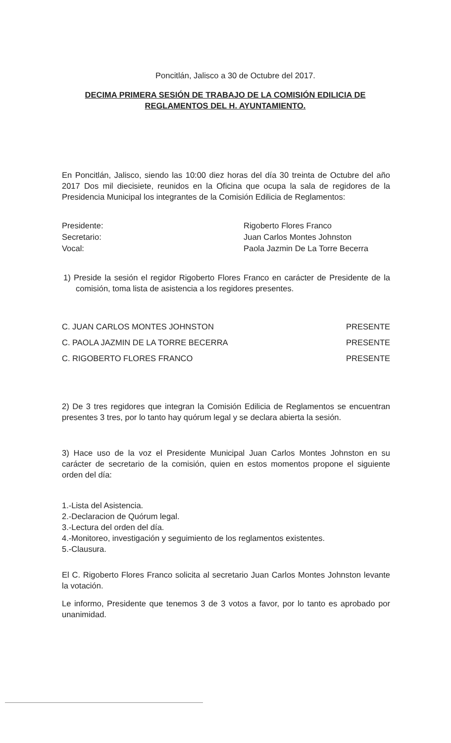Poncitlán, Jalisco a 30 de Octubre del 2017.
DECIMA PRIMERA SESIÓN DE TRABAJO DE LA COMISIÓN EDILICIA DE REGLAMENTOS DEL H. AYUNTAMIENTO.
En Poncitlán, Jalisco, siendo las 10:00 diez horas del día 30 treinta de Octubre del año 2017 Dos mil diecisiete, reunidos en la Oficina que ocupa la sala de regidores de la Presidencia Municipal los integrantes de la Comisión Edilicia de Reglamentos:
Presidente:
Secretario:
Vocal:
Rigoberto Flores Franco
Juan Carlos Montes Johnston
Paola Jazmin De La Torre Becerra
1) Preside la sesión el regidor Rigoberto Flores Franco en carácter de Presidente de la comisión, toma lista de asistencia a los regidores presentes.
C. JUAN CARLOS MONTES JOHNSTON PRESENTE
C. PAOLA JAZMIN DE LA TORRE BECERRA PRESENTE
C. RIGOBERTO FLORES FRANCO PRESENTE
2) De 3 tres regidores que integran la Comisión Edilicia de Reglamentos se encuentran presentes 3 tres, por lo tanto hay quórum legal y se declara abierta la sesión.
3) Hace uso de la voz el Presidente Municipal Juan Carlos Montes Johnston en su carácter de secretario de la comisión, quien en estos momentos propone el siguiente orden del día:
1.-Lista del Asistencia.
2.-Declaracion de Quórum legal.
3.-Lectura del orden del día.
4.-Monitoreo, investigación y seguimiento de los reglamentos existentes.
5.-Clausura.
El C. Rigoberto Flores Franco solicita al secretario Juan Carlos Montes Johnston levante la votación.
Le informo, Presidente que tenemos 3 de 3 votos a favor, por lo tanto es aprobado por unanimidad.